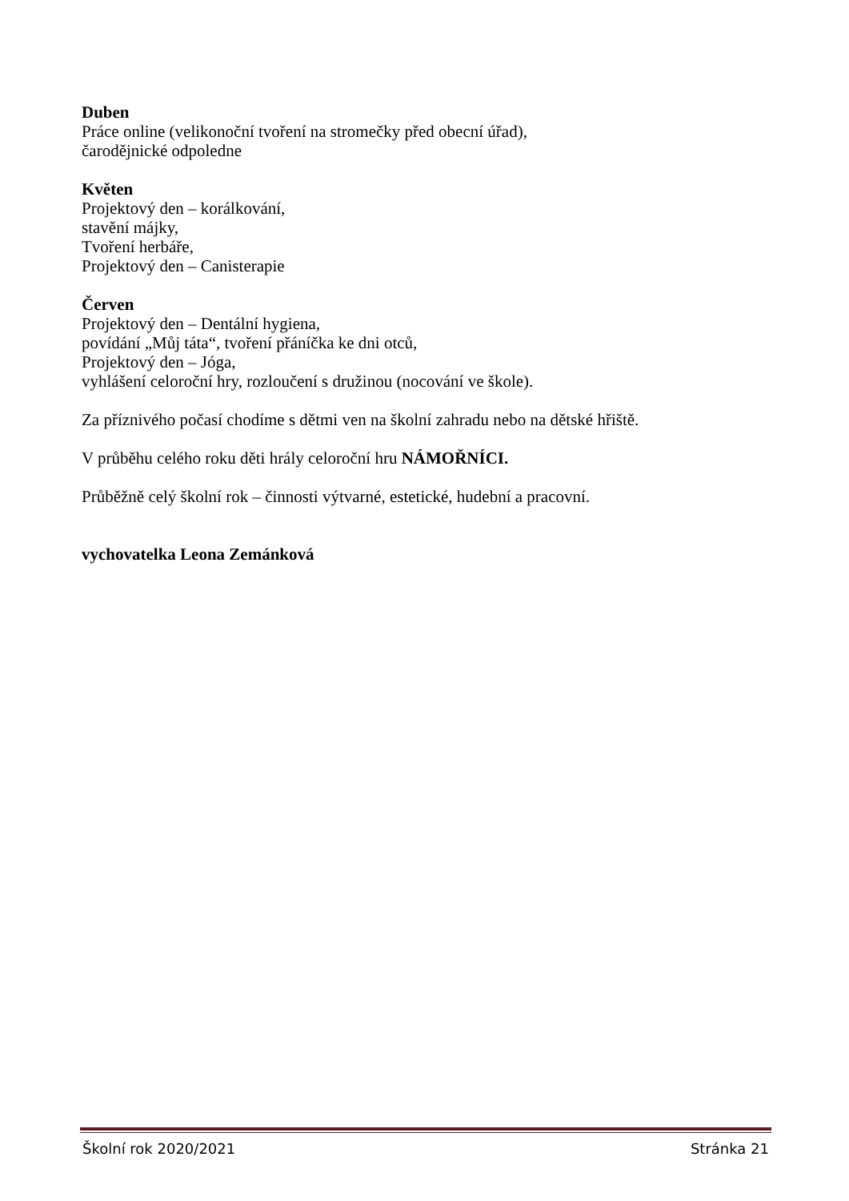Duben
Práce online (velikonoční tvoření na stromečky před obecní úřad),
čarodějnické odpoledne
Květen
Projektový den – korálkování,
stavění májky,
Tvoření herbáře,
Projektový den – Canisterapie
Červen
Projektový den – Dentální hygiena,
povídání „Můj táta“, tvoření přáníčka ke dni otců,
Projektový den – Jóga,
vyhlášení celoroční hry, rozloučení s družinou (nocování ve škole).
Za příznivého počasí chodíme s dětmi ven na školní zahradu nebo na dětské hřiště.
V průběhu celého roku děti hrály celoroční hru NÁMOŘNÍCI.
Průběžně celý školní rok – činnosti výtvarné, estetické, hudební a pracovní.
vychovatelka Leona Zemánková
Školní rok 2020/2021 Stránka 21